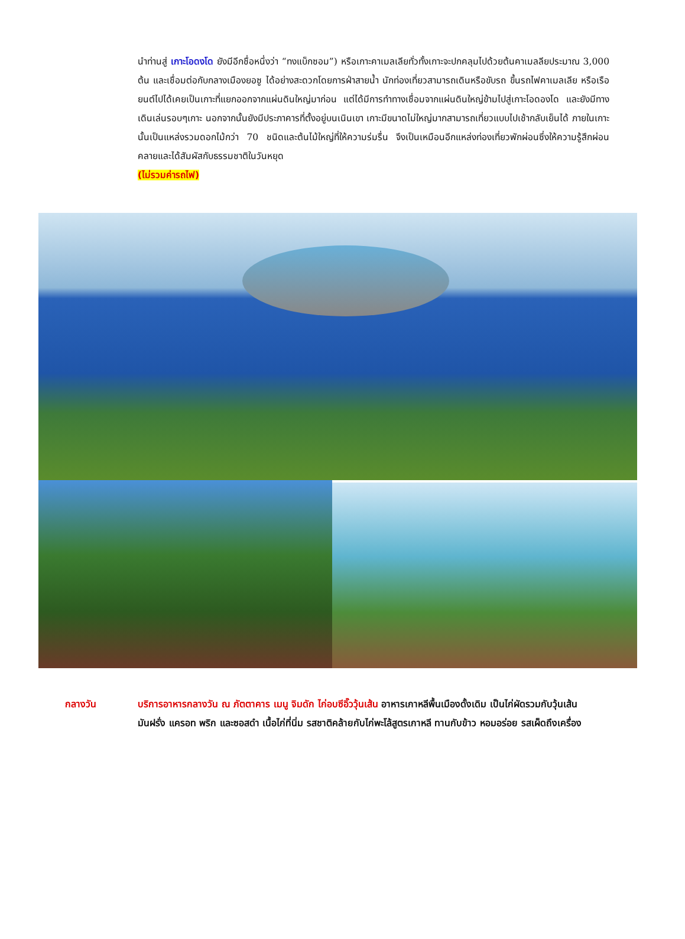นำท่านสู่ เกาะโอดงโด ยังมีอีกชื่อหนึ่งว่า “ทงแบ็กซอม”) หรือเกาะคาเมลเลียทั่วทั้งเกาะจะปกคลุมไปด้วยต้นคาเมลลียประมาณ 3,000 ต้น และเชื่อมต่อกับกลางเมืองยอซู ได้อย่างสะดวกโดยการฝ่าสายน้ำ นักท่องเที่ยวสามารถเดินหรือขับรถ ขึ้นรถไฟคาเมลเลีย หรือเรือยนต์ไปได้เคยเป็นเกาะที่แยกออกจากแผ่นดินใหญ่มาก่อน แต่ได้มีการทำทางเชื่อมจากแผ่นดินใหญ่ข้ามไปสู่เกาะโอดองโด และยังมีทางเดินเล่นรอบๆเกาะ นอกจากนั้นยังมีประภาคารที่ตั้งอยู่บนเนินเขา เกาะมีขนาดไม่ใหญ่มากสามารถเที่ยวแบบไปเช้ากลับเย็นได้ ภายในเกาะนั้นเป็นแหล่งรวมดอกไม้กว่า 70 ชนิดและต้นไม้ใหญ่ที่ให้ความร่มรื่น จึงเป็นเหมือนอีกแหล่งท่องเที่ยวพักผ่อนซึ่งให้ความรู้สึกผ่อนคลายและได้สัมผัสกับธรรมชาติในวันหยุด
(ไม่รวมค่ารถไฟ)
กลางวัน บริการอาหารกลางวัน ณ ภัตตาคาร เมนู จิมดัก ไก่อบซีอิ๊ววุ้นเส้น อาหารเกาหลีพื้นเมืองดั้งเดิม เป็นไก่ผัดรวมกับวุ้นเส้น มันฝรั่ง แครอท พริก และซอสดำ เนื้อไก่ที่นิ่ม รสชาติคล้ายกับไก่พะโล้สูตรเกาหลี ทานกับข้าว หอมอร่อย รสเผ็ดถึงเครื่อง